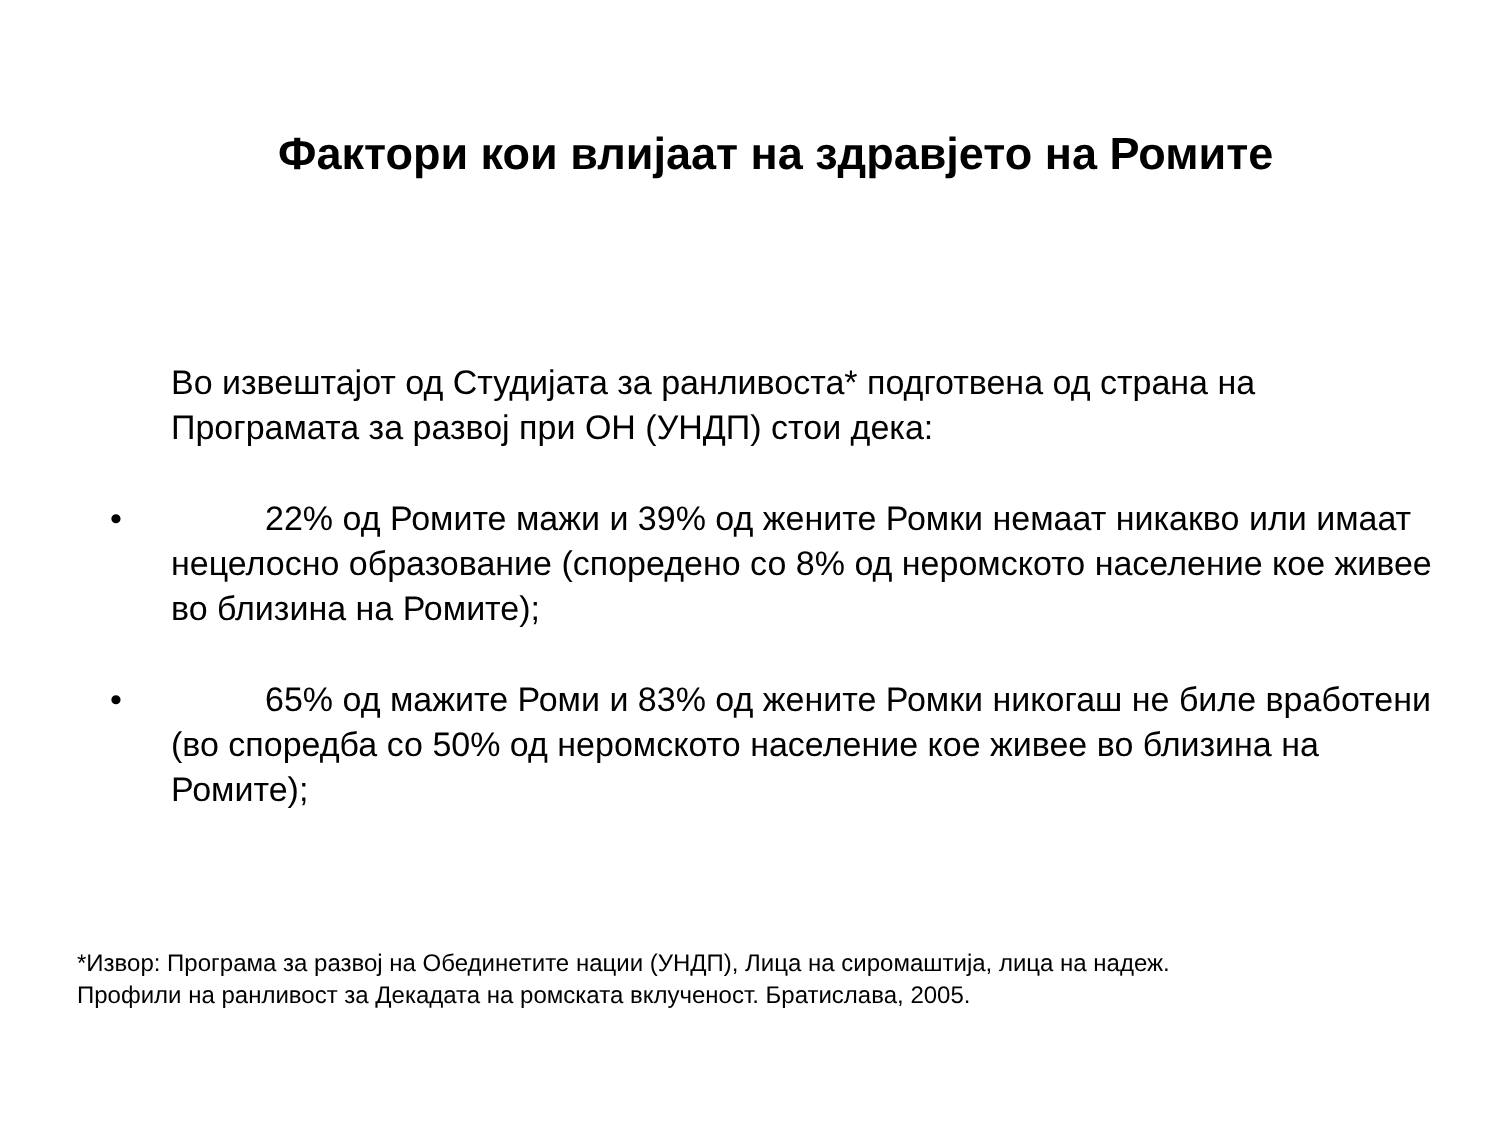Фактори кои влијаат на здравјето на Ромите
Во извештајот од Студијата за ранливоста* подготвена од страна на Програмата за развој при ОН (УНДП) стои дека:
• 22% од Ромите мажи и 39% од жените Ромки немаат никакво или имаат нецелосно образование (споредено со 8% од неромското население кое живее во близина на Ромите);
• 65% од мажите Роми и 83% од жените Ромки никогаш не биле вработени (во споредба со 50% од неромското население кое живее во близина на Ромите);
*Извор: Програма за развој на Обединетите нации (УНДП), Лица на сиромаштија, лица на надеж.
Профили на ранливост за Декадата на ромската вклученост. Братислава, 2005.